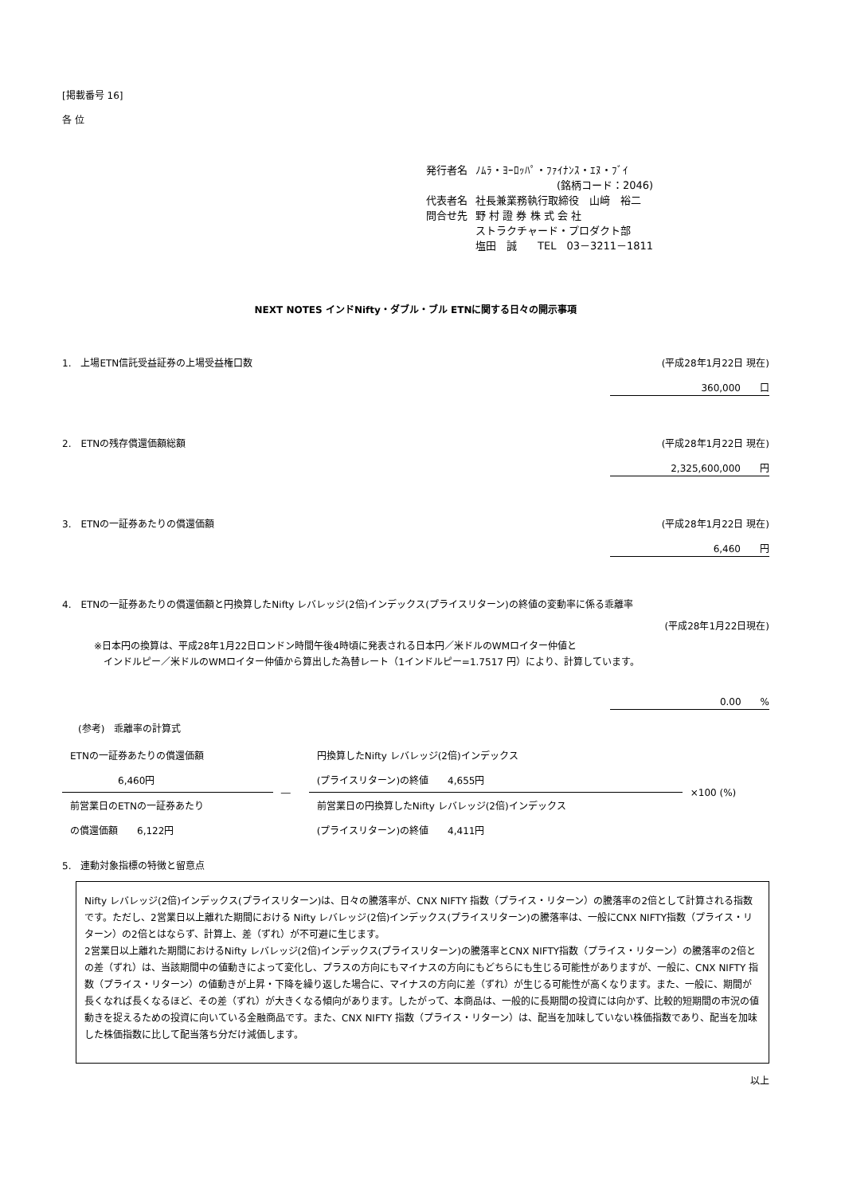[掲載番号 16]
各 位
| 発行者名 | ﾉﾑﾗ・ﾖｰﾛｯﾊﾟ・ﾌｧｲﾅﾝｽ・ｴﾇ・ﾌﾞｲ |
| | (銘柄コード：2046) |
| 代表者名 | 社長兼業務執行取締役 山﨑 裕二 |
| 問合せ先 | 野 村 證 券 株 式 会 社 |
| | ストラクチャード・プロダクト部 |
| | 塩田 誠 TEL 03－3211－1811 |
NEXT NOTES インドNifty・ダブル・ブル ETNに関する日々の開示事項
1.　上場ETN信託受益証券の上場受益権口数 (平成28年1月22日 現在)
360,000　　口
2.　ETNの残存償還価額総額 (平成28年1月22日 現在)
2,325,600,000　　円
3.　ETNの一証券あたりの償還価額 (平成28年1月22日 現在)
6,460　　円
4.　ETNの一証券あたりの償還価額と円換算したNifty レバレッジ(2倍)インデックス(プライスリターン)の終値の変動率に係る乖離率
(平成28年1月22日現在)
※日本円の換算は、平成28年1月22日ロンドン時間午後4時頃に発表される日本円／米ドルのWMロイター仲値と
　インドルピー／米ドルのWMロイター仲値から算出した為替レート（1インドルピー=1.7517 円）により、計算しています。
0.00　　%
(参考)　乖離率の計算式
| ETNの一証券あたりの償還価額 6,460円 | ― | 円換算したNifty レバレッジ(2倍)インデックス (プライスリターン)の終値 4,655円 | ×100 (%) |
| 前営業日のETNの一証券あたり の償還価額 6,122円 | | 前営業日の円換算したNifty レバレッジ(2倍)インデックス (プライスリターン)の終値 4,411円 | |
5.　連動対象指標の特徴と留意点
Nifty レバレッジ(2倍)インデックス(プライスリターン)は、日々の騰落率が、CNX NIFTY 指数（プライス・リターン）の騰落率の2倍として計算される指数です。ただし、2営業日以上離れた期間における Nifty レバレッジ(2倍)インデックス(プライスリターン)の騰落率は、一般にCNX NIFTY指数（プライス・リターン）の2倍とはならず、計算上、差（ずれ）が不可避に生じます。
2営業日以上離れた期間におけるNifty レバレッジ(2倍)インデックス(プライスリターン)の騰落率とCNX NIFTY指数（プライス・リターン）の騰落率の2倍との差（ずれ）は、当該期間中の値動きによって変化し、プラスの方向にもマイナスの方向にもどちらにも生じる可能性がありますが、一般に、CNX NIFTY 指数（プライス・リターン）の値動きが上昇・下降を繰り返した場合に、マイナスの方向に差（ずれ）が生じる可能性が高くなります。また、一般に、期間が長くなれば長くなるほど、その差（ずれ）が大きくなる傾向があります。したがって、本商品は、一般的に長期間の投資には向かず、比較的短期間の市況の値動きを捉えるための投資に向いている金融商品です。また、CNX NIFTY 指数（プライス・リターン）は、配当を加味していない株価指数であり、配当を加味した株価指数に比して配当落ち分だけ減価します。
以上